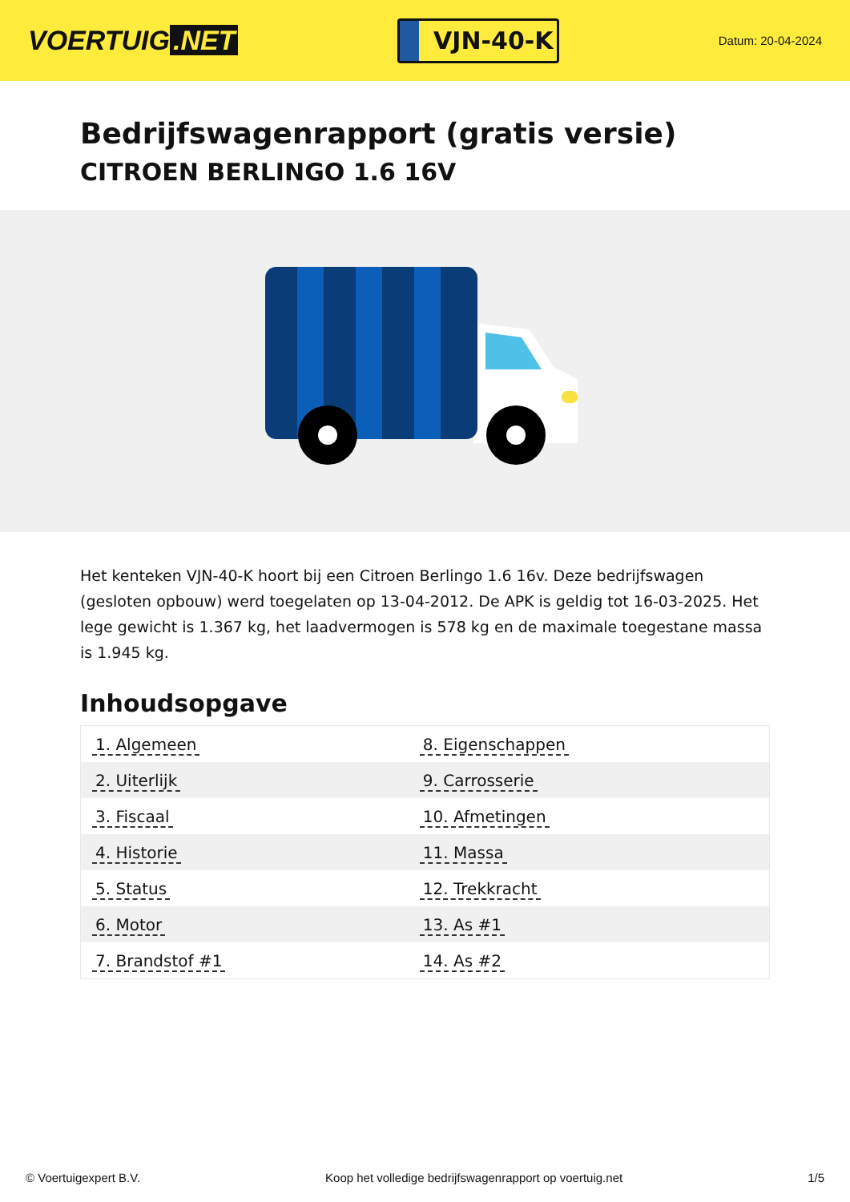VOERTUIG.NET
VJN-40-K
Datum: 20-04-2024
Bedrijfswagenrapport (gratis versie)
CITROEN BERLINGO 1.6 16V
Het kenteken VJN-40-K hoort bij een Citroen Berlingo 1.6 16v. Deze bedrijfswagen (gesloten opbouw) werd toegelaten op 13-04-2012. De APK is geldig tot 16-03-2025. Het lege gewicht is 1.367 kg, het laadvermogen is 578 kg en de maximale toegestane massa is 1.945 kg.
Inhoudsopgave
| 1. Algemeen | 8. Eigenschappen |
| 2. Uiterlijk | 9. Carrosserie |
| 3. Fiscaal | 10. Afmetingen |
| 4. Historie | 11. Massa |
| 5. Status | 12. Trekkracht |
| 6. Motor | 13. As #1 |
| 7. Brandstof #1 | 14. As #2 |
© Voertuigexpert B.V. Koop het volledige bedrijfswagenrapport op voertuig.net 1/5